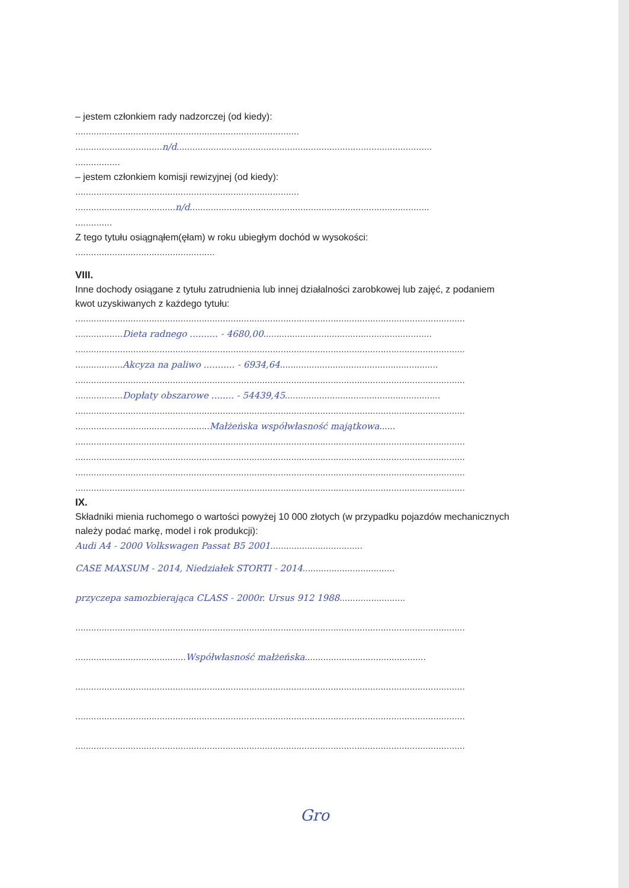– jestem członkiem rady nadzorczej (od kiedy):
.....................................................................................
.................................n/d.................................................................................................
.................
– jestem członkiem komisji rewizyjnej (od kiedy):
.....................................................................................
......................................n/d...........................................................................................
..............
Z tego tytułu osiągnąłem(ęłam) w roku ubiegłym dochód w wysokości:
.....................................................
VIII.
Inne dochody osiągane z tytułu zatrudnienia lub innej działalności zarobkowej lub zajęć, z podaniem
kwot uzyskiwanych z każdego tytułu:
....................................................................................................................................................
..................Dieta radnego .......... - 4680,00................................................................
....................................................................................................................................................
..................Akcyza na paliwo ........... - 6934,64............................................................
....................................................................................................................................................
..................Dopłaty obszarowe ........ - 54439,45...........................................................
....................................................................................................................................................
...................................................Małżeńska współwłasność majątkowa......
....................................................................................................................................................
....................................................................................................................................................
....................................................................................................................................................
....................................................................................................................................................
IX.
Składniki mienia ruchomego o wartości powyżej 10 000 złotych (w przypadku pojazdów mechanicznych
należy podać markę, model i rok produkcji):
Audi A4 - 2000 Volkswagen Passat B5 2001...................................
CASE MAXSUM - 2014, Niedziałek STORTI - 2014...................................
przyczepa samozbierająca CLASS - 2000r. Ursus 912 1988.........................
....................................................................................................................................................
..........................................Współwłasność małżeńska..............................................
....................................................................................................................................................
....................................................................................................................................................
....................................................................................................................................................
Gro